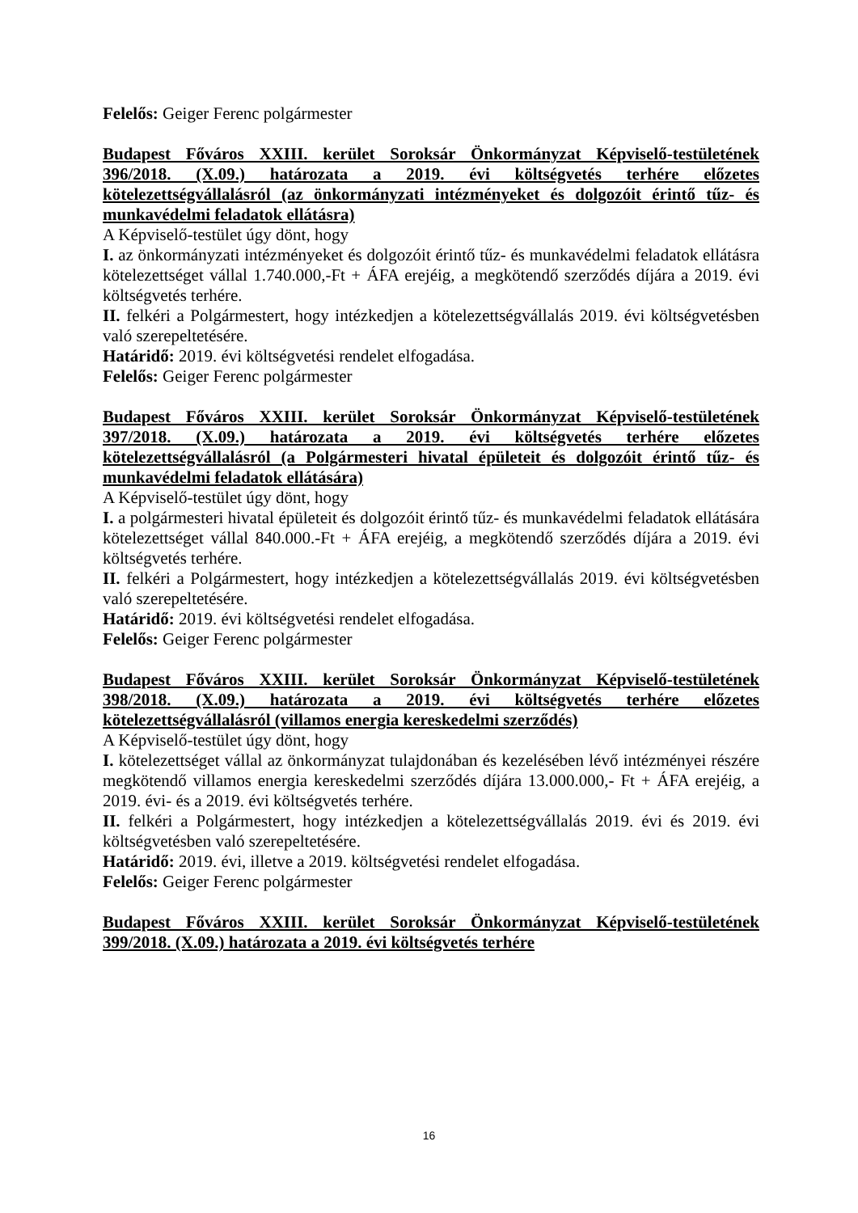Felelős: Geiger Ferenc polgármester
Budapest Főváros XXIII. kerület Soroksár Önkormányzat Képviselő-testületének 396/2018. (X.09.) határozata a 2019. évi költségvetés terhére előzetes kötelezettségvállalásról (az önkormányzati intézményeket és dolgozóit érintő tűz- és munkavédelmi feladatok ellátásra)
A Képviselő-testület úgy dönt, hogy
I. az önkormányzati intézményeket és dolgozóit érintő tűz- és munkavédelmi feladatok ellátásra kötelezettséget vállal 1.740.000,-Ft + ÁFA erejéig, a megkötendő szerződés díjára a 2019. évi költségvetés terhére.
II. felkéri a Polgármestert, hogy intézkedjen a kötelezettségvállalás 2019. évi költségvetésben való szerepeltetésére.
Határidő: 2019. évi költségvetési rendelet elfogadása.
Felelős: Geiger Ferenc polgármester
Budapest Főváros XXIII. kerület Soroksár Önkormányzat Képviselő-testületének 397/2018. (X.09.) határozata a 2019. évi költségvetés terhére előzetes kötelezettségvállalásról (a Polgármesteri hivatal épületeit és dolgozóit érintő tűz- és munkavédelmi feladatok ellátására)
A Képviselő-testület úgy dönt, hogy
I. a polgármesteri hivatal épületeit és dolgozóit érintő tűz- és munkavédelmi feladatok ellátására kötelezettséget vállal 840.000.-Ft + ÁFA erejéig, a megkötendő szerződés díjára a 2019. évi költségvetés terhére.
II. felkéri a Polgármestert, hogy intézkedjen a kötelezettségvállalás 2019. évi költségvetésben való szerepeltetésére.
Határidő: 2019. évi költségvetési rendelet elfogadása.
Felelős: Geiger Ferenc polgármester
Budapest Főváros XXIII. kerület Soroksár Önkormányzat Képviselő-testületének 398/2018. (X.09.) határozata a 2019. évi költségvetés terhére előzetes kötelezettségvállalásról (villamos energia kereskedelmi szerződés)
A Képviselő-testület úgy dönt, hogy
I. kötelezettséget vállal az önkormányzat tulajdonában és kezelésében lévő intézményei részére megkötendő villamos energia kereskedelmi szerződés díjára 13.000.000,- Ft + ÁFA erejéig, a 2019. évi- és a 2019. évi költségvetés terhére.
II. felkéri a Polgármestert, hogy intézkedjen a kötelezettségvállalás 2019. évi és 2019. évi költségvetésben való szerepeltetésére.
Határidő: 2019. évi, illetve a 2019. költségvetési rendelet elfogadása.
Felelős: Geiger Ferenc polgármester
Budapest Főváros XXIII. kerület Soroksár Önkormányzat Képviselő-testületének 399/2018. (X.09.) határozata a 2019. évi költségvetés terhére
16